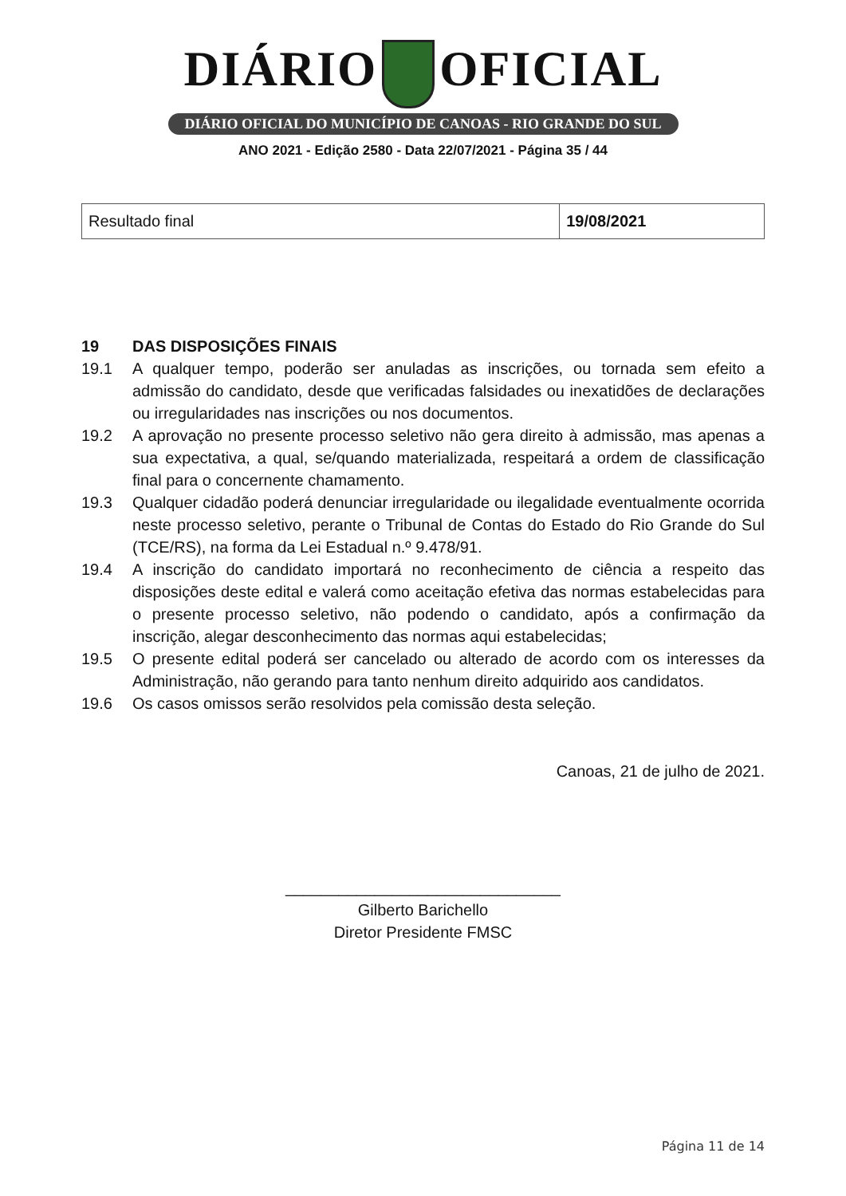DIÁRIO OFICIAL
DIÁRIO OFICIAL DO MUNICÍPIO DE CANOAS - RIO GRANDE DO SUL
ANO 2021 - Edição 2580 - Data 22/07/2021 - Página 35 / 44
| Resultado final | 19/08/2021 |
19 DAS DISPOSIÇÕES FINAIS
19.1 A qualquer tempo, poderão ser anuladas as inscrições, ou tornada sem efeito a admissão do candidato, desde que verificadas falsidades ou inexatidões de declarações ou irregularidades nas inscrições ou nos documentos.
19.2 A aprovação no presente processo seletivo não gera direito à admissão, mas apenas a sua expectativa, a qual, se/quando materializada, respeitará a ordem de classificação final para o concernente chamamento.
19.3 Qualquer cidadão poderá denunciar irregularidade ou ilegalidade eventualmente ocorrida neste processo seletivo, perante o Tribunal de Contas do Estado do Rio Grande do Sul (TCE/RS), na forma da Lei Estadual n.º 9.478/91.
19.4 A inscrição do candidato importará no reconhecimento de ciência a respeito das disposições deste edital e valerá como aceitação efetiva das normas estabelecidas para o presente processo seletivo, não podendo o candidato, após a confirmação da inscrição, alegar desconhecimento das normas aqui estabelecidas;
19.5 O presente edital poderá ser cancelado ou alterado de acordo com os interesses da Administração, não gerando para tanto nenhum direito adquirido aos candidatos.
19.6 Os casos omissos serão resolvidos pela comissão desta seleção.
Canoas, 21 de julho de 2021.
_______________________________
Gilberto Barichello
Diretor Presidente FMSC
Página 11 de 14